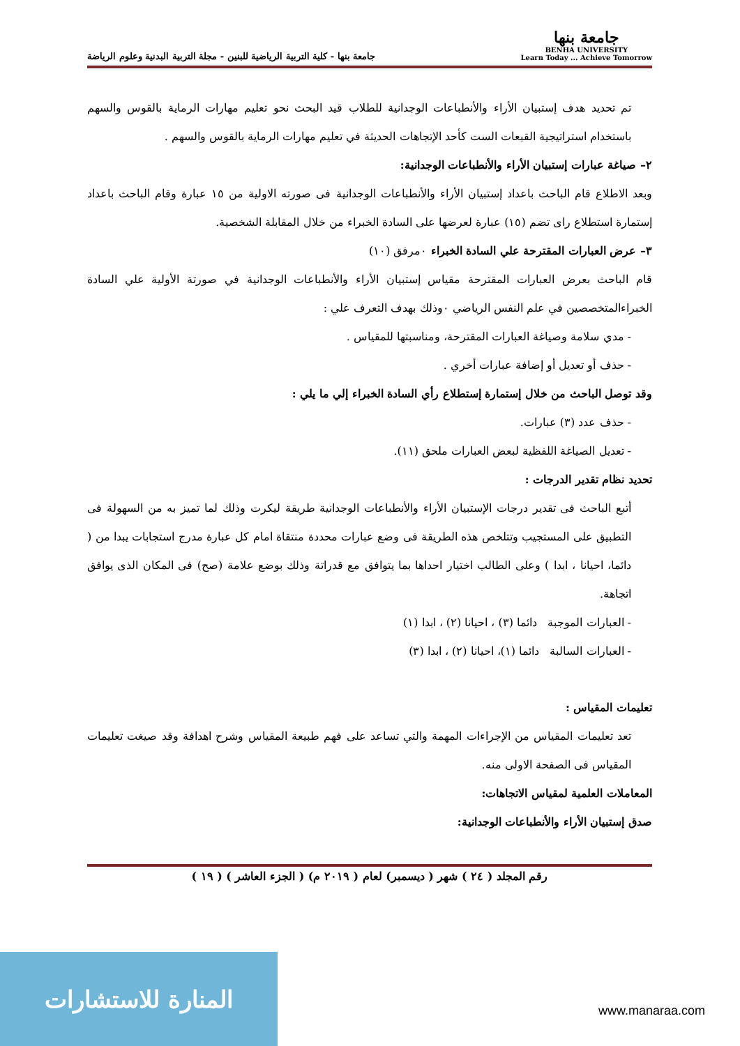جامعة بنها
BENHA UNIVERSITY
Learn Today ... Achieve Tomorrow
جامعة بنها - كلية التربية الرياضية للبنين - مجلة التربية البدنية وعلوم الرياضة
تم تحديد هدف إستبيان الأراء والأنطباعات الوجدانية للطلاب قيد البحث نحو تعليم مهارات الرماية بالقوس والسهم باستخدام استراتيجية القبعات الست كأحد الإتجاهات الحديثة في تعليم مهارات الرماية بالقوس والسهم .
٢– صياغة عبارات إستبيان الأراء والأنطباعات الوجدانية:
وبعد الاطلاع قام الباحث باعداد إستبيان الأراء والأنطباعات الوجدانية فى صورته الاولية من ١٥ عبارة وقام الباحث باعداد إستمارة استطلاع راى تضم (١٥) عبارة لعرضها على السادة الخبراء من خلال المقابلة الشخصية.
٣– عرض العبارات المقترحة علي السادة الخبراء ٠مرفق (١٠)
قام الباحث بعرض العبارات المقترحة مقياس إستبيان الأراء والأنطباعات الوجدانية في صورتة الأولية علي السادة الخبراءالمتخصصين في علم النفس الرياضي ٠وذلك بهدف التعرف علي :
- مدي سلامة وصياغة العبارات المقترحة، ومناسبتها للمقياس .
- حذف أو تعديل أو إضافة عبارات أخري .
وقد توصل الباحث من خلال إستمارة إستطلاع رأي السادة الخبراء إلي ما يلي :
- حذف عدد (٣) عبارات.
- تعديل الصياغة اللفظية لبعض العبارات ملحق (١١).
تحديد نظام تقدير الدرجات :
أتبع الباحث فى تقدير درجات الإستبيان الأراء والأنطباعات الوجدانية طريقة ليكرت وذلك لما تميز به من السهولة فى التطبيق على المستجيب وتتلخص هذه الطريقة فى وضع عبارات محددة منتقاة امام كل عبارة مدرج استجابات يبدا من ( دائما، احيانا ، ابدا ) وعلى الطالب اختيار احداها بما يتوافق مع قدراتة وذلك بوضع علامة (صح) فى المكان الذى يوافق اتجاهة.
- العبارات الموجبة دائما (٣) ، احيانا (٢) ، ابدا (١)
- العبارات السالبة دائما (١)، احيانا (٢) ، ابدا (٣)
تعليمات المقياس :
تعد تعليمات المقياس من الإجراءات المهمة والتي تساعد على فهم طبيعة المقياس وشرح اهدافة وقد صيغت تعليمات المقياس فى الصفحة الاولى منه.
المعاملات العلمية لمقياس الاتجاهات:
صدق إستبيان الأراء والأنطباعات الوجدانية:
رقم المجلد ( ٢٤ ) شهر ( ديسمبر) لعام ( ٢٠١٩ م) ( الجزء العاشر ) ( ١٩ )
المنارة للاستشارات
www.manaraa.com